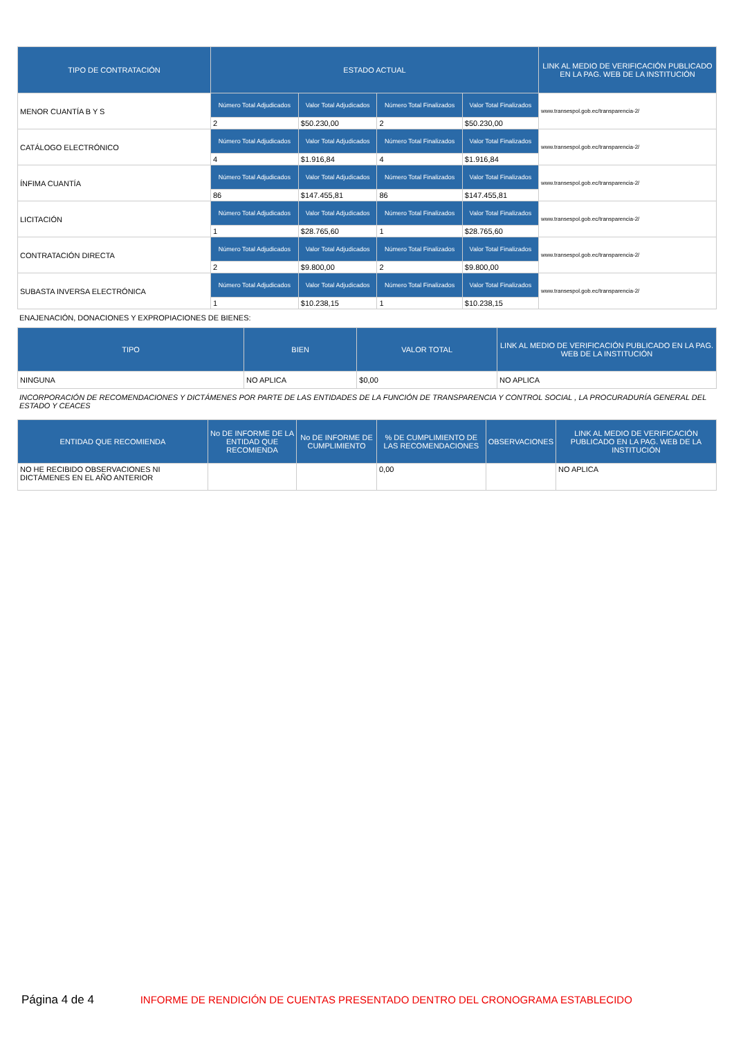| TIPO DE CONTRATACIÓN | ESTADO ACTUAL | | | | LINK AL MEDIO DE VERIFICACIÓN PUBLICADO EN LA PAG. WEB DE LA INSTITUCIÓN |
| --- | --- | --- | --- | --- | --- |
| MENOR CUANTÍA B Y S | Número Total Adjudicados | Valor Total Adjudicados | Número Total Finalizados | Valor Total Finalizados | www.transespol.gob.ec/transparencia-2/ |
| | 2 | $50.230,00 | 2 | $50.230,00 | |
| CATÁLOGO ELECTRÓNICO | Número Total Adjudicados | Valor Total Adjudicados | Número Total Finalizados | Valor Total Finalizados | www.transespol.gob.ec/transparencia-2/ |
| | 4 | $1.916,84 | 4 | $1.916,84 | |
| ÍNFIMA CUANTÍA | Número Total Adjudicados | Valor Total Adjudicados | Número Total Finalizados | Valor Total Finalizados | www.transespol.gob.ec/transparencia-2/ |
| | 86 | $147.455,81 | 86 | $147.455,81 | |
| LICITACIÓN | Número Total Adjudicados | Valor Total Adjudicados | Número Total Finalizados | Valor Total Finalizados | www.transespol.gob.ec/transparencia-2/ |
| | 1 | $28.765,60 | 1 | $28.765,60 | |
| CONTRATACIÓN DIRECTA | Número Total Adjudicados | Valor Total Adjudicados | Número Total Finalizados | Valor Total Finalizados | www.transespol.gob.ec/transparencia-2/ |
| | 2 | $9.800,00 | 2 | $9.800,00 | |
| SUBASTA INVERSA ELECTRÓNICA | Número Total Adjudicados | Valor Total Adjudicados | Número Total Finalizados | Valor Total Finalizados | www.transespol.gob.ec/transparencia-2/ |
| | 1 | $10.238,15 | 1 | $10.238,15 | |
ENAJENACIÓN, DONACIONES Y EXPROPIACIONES DE BIENES:
| TIPO | BIEN | VALOR TOTAL | LINK AL MEDIO DE VERIFICACIÓN PUBLICADO EN LA PAG. WEB DE LA INSTITUCIÓN |
| --- | --- | --- | --- |
| NINGUNA | NO APLICA | $0,00 | NO APLICA |
INCORPORACIÓN DE RECOMENDACIONES Y DICTÁMENES POR PARTE DE LAS ENTIDADES DE LA FUNCIÓN DE TRANSPARENCIA Y CONTROL SOCIAL , LA PROCURADURÍA GENERAL DEL ESTADO Y CEACES
| ENTIDAD QUE RECOMIENDA | No DE INFORME DE LA ENTIDAD QUE RECOMIENDA | No DE INFORME DE CUMPLIMIENTO | % DE CUMPLIMIENTO DE LAS RECOMENDACIONES | OBSERVACIONES | LINK AL MEDIO DE VERIFICACIÓN PUBLICADO EN LA PAG. WEB DE LA INSTITUCIÓN |
| --- | --- | --- | --- | --- | --- |
| NO HE RECIBIDO OBSERVACIONES NI DICTÁMENES EN EL AÑO ANTERIOR | | | 0,00 | | NO APLICA |
Página 4 de 4 INFORME DE RENDICIÓN DE CUENTAS PRESENTADO DENTRO DEL CRONOGRAMA ESTABLECIDO